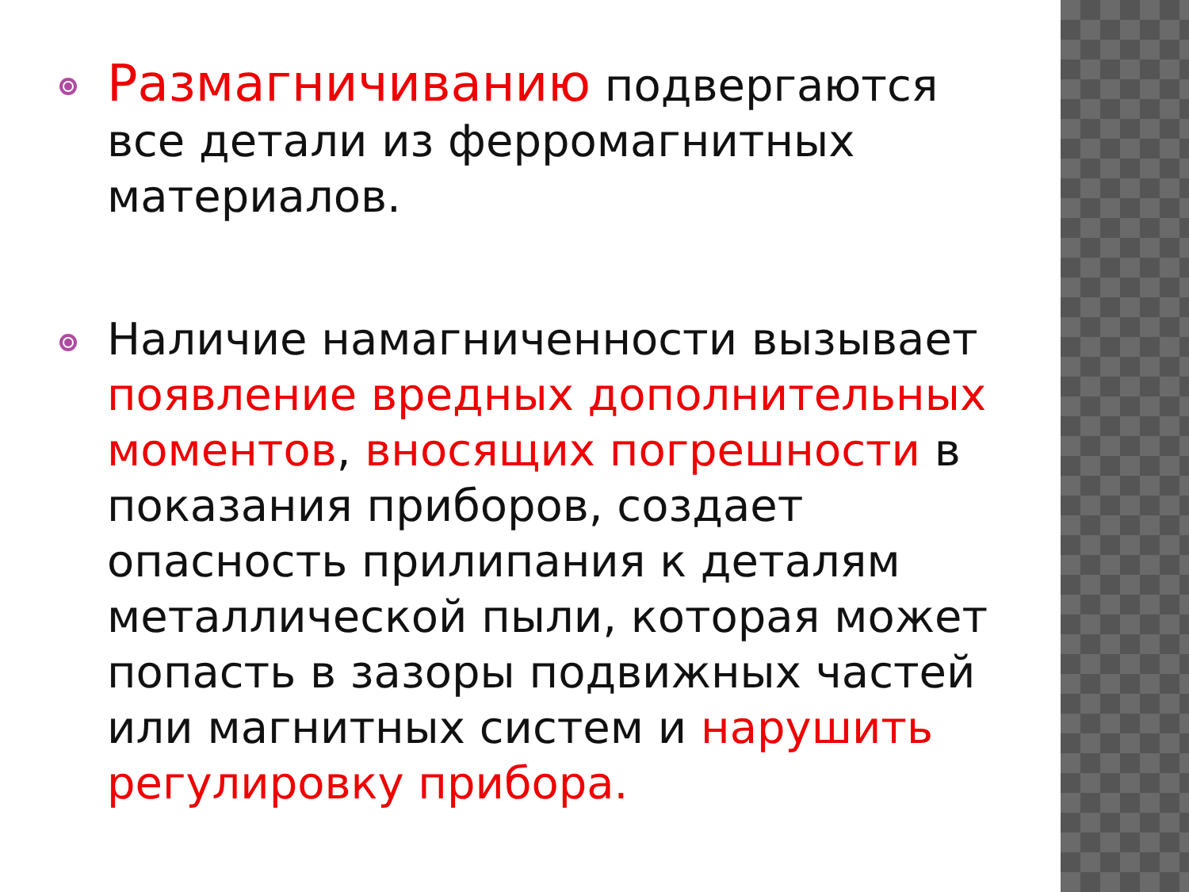Размагничиванию подвергаются все детали из ферромагнитных материалов.
Наличие намагниченности вызывает появление вредных дополнительных моментов, вносящих погрешности в показания приборов, создает опасность прилипания к деталям металлической пыли, которая может попасть в зазоры подвижных частей или магнитных систем и нарушить регулировку прибора.